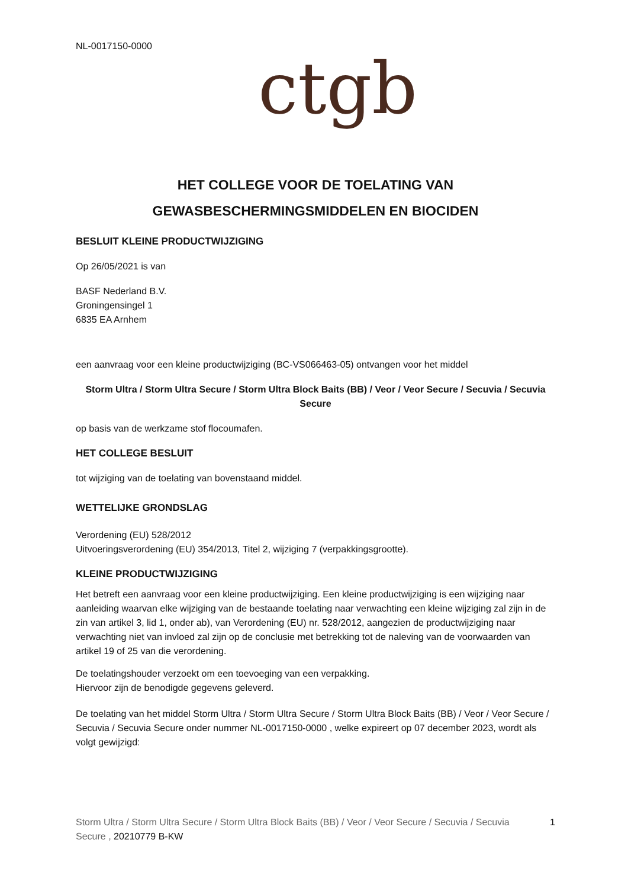NL-0017150-0000
ctgb
HET COLLEGE VOOR DE TOELATING VAN
GEWASBESCHERMINGSMIDDELEN EN BIOCIDEN
BESLUIT KLEINE PRODUCTWIJZIGING
Op 26/05/2021 is van
BASF Nederland B.V.
Groningensingel 1
6835 EA Arnhem
een aanvraag voor een kleine productwijziging (BC-VS066463-05) ontvangen voor het middel
Storm Ultra / Storm Ultra Secure / Storm Ultra Block Baits (BB) / Veor / Veor Secure / Secuvia / Secuvia Secure
op basis van de werkzame stof flocoumafen.
HET COLLEGE BESLUIT
tot wijziging van de toelating van bovenstaand middel.
WETTELIJKE GRONDSLAG
Verordening (EU) 528/2012
Uitvoeringsverordening (EU) 354/2013, Titel 2, wijziging 7 (verpakkingsgrootte).
KLEINE PRODUCTWIJZIGING
Het betreft een aanvraag voor een kleine productwijziging. Een kleine productwijziging is een wijziging naar aanleiding waarvan elke wijziging van de bestaande toelating naar verwachting een kleine wijziging zal zijn in de zin van artikel 3, lid 1, onder ab), van Verordening (EU) nr. 528/2012, aangezien de productwijziging naar verwachting niet van invloed zal zijn op de conclusie met betrekking tot de naleving van de voorwaarden van artikel 19 of 25 van die verordening.
De toelatingshouder verzoekt om een toevoeging van een verpakking.
Hiervoor zijn de benodigde gegevens geleverd.
De toelating van het middel Storm Ultra / Storm Ultra Secure / Storm Ultra Block Baits (BB) / Veor / Veor Secure / Secuvia / Secuvia Secure onder nummer NL-0017150-0000 , welke expireert op 07 december 2023, wordt als volgt gewijzigd:
Storm Ultra / Storm Ultra Secure / Storm Ultra Block Baits (BB) / Veor / Veor Secure / Secuvia / Secuvia Secure , 20210779 B-KW
1